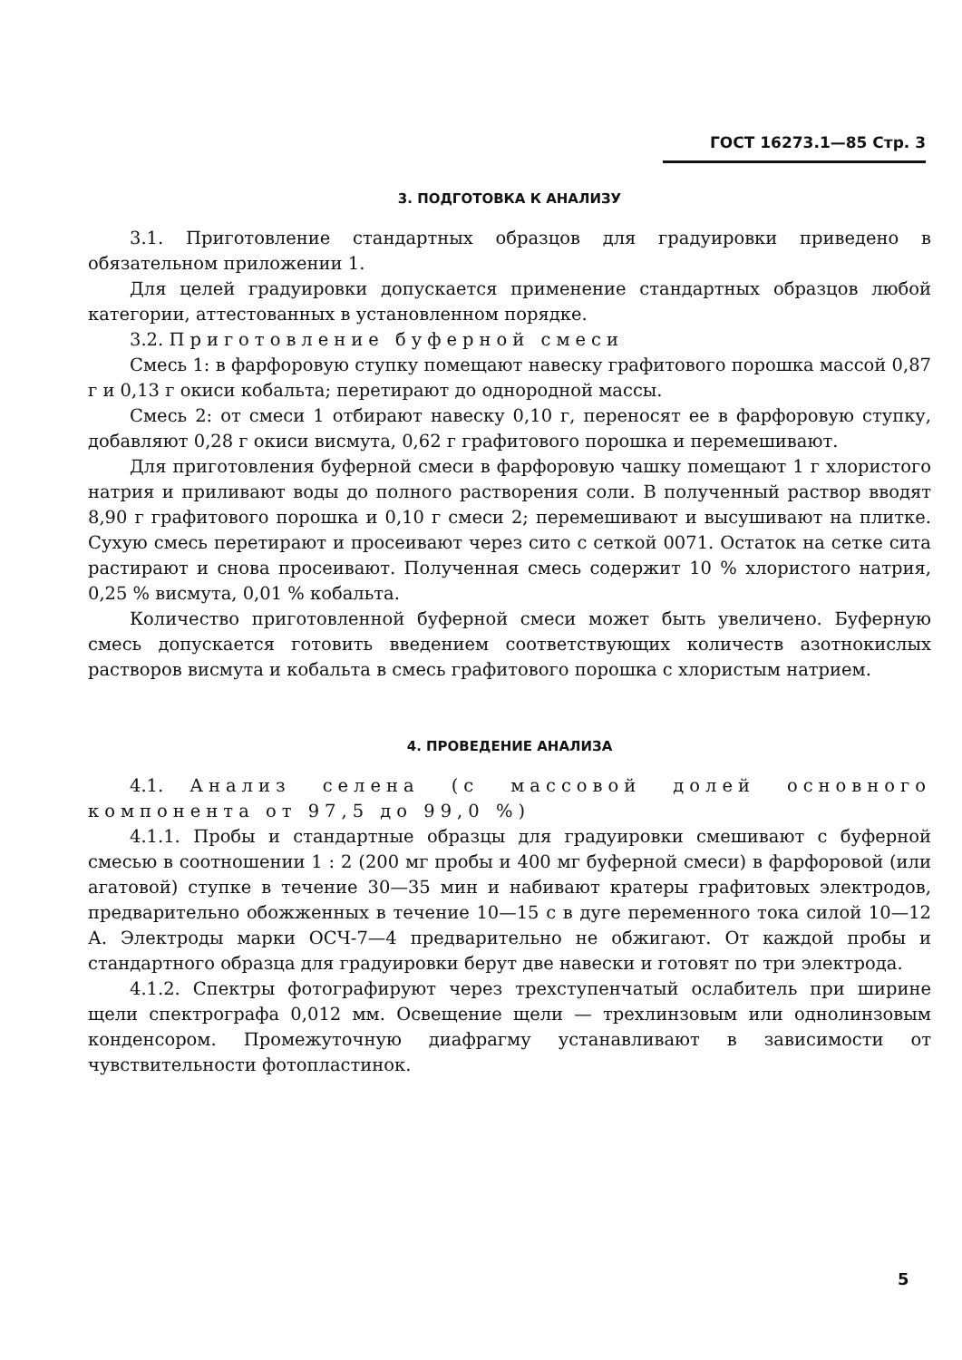ГОСТ 16273.1—85 Стр. 3
3. ПОДГОТОВКА К АНАЛИЗУ
3.1. Приготовление стандартных образцов для градуировки приведено в обязательном приложении 1.
Для целей градуировки допускается применение стандартных образцов любой категории, аттестованных в установленном порядке.
3.2. Приготовление буферной смеси
Смесь 1: в фарфоровую ступку помещают навеску графитового порошка массой 0,87 г и 0,13 г окиси кобальта; перетирают до однородной массы.
Смесь 2: от смеси 1 отбирают навеску 0,10 г, переносят ее в фарфоровую ступку, добавляют 0,28 г окиси висмута, 0,62 г графитового порошка и перемешивают.
Для приготовления буферной смеси в фарфоровую чашку помещают 1 г хлористого натрия и приливают воды до полного растворения соли. В полученный раствор вводят 8,90 г графитового порошка и 0,10 г смеси 2; перемешивают и высушивают на плитке. Сухую смесь перетирают и просеивают через сито с сеткой 0071. Остаток на сетке сита растирают и снова просеивают. Полученная смесь содержит 10 % хлористого натрия, 0,25 % висмута, 0,01 % кобальта.
Количество приготовленной буферной смеси может быть увеличено. Буферную смесь допускается готовить введением соответствующих количеств азотнокислых растворов висмута и кобальта в смесь графитового порошка с хлористым натрием.
4. ПРОВЕДЕНИЕ АНАЛИЗА
4.1. Анализ селена (с массовой долей основного компонента от 97,5 до 99,0 %)
4.1.1. Пробы и стандартные образцы для градуировки смешивают с буферной смесью в соотношении 1 : 2 (200 мг пробы и 400 мг буферной смеси) в фарфоровой (или агатовой) ступке в течение 30—35 мин и набивают кратеры графитовых электродов, предварительно обожженных в течение 10—15 с в дуге переменного тока силой 10—12 А. Электроды марки ОСЧ-7—4 предварительно не обжигают. От каждой пробы и стандартного образца для градуировки берут две навески и готовят по три электрода.
4.1.2. Спектры фотографируют через трехступенчатый ослабитель при ширине щели спектрографа 0,012 мм. Освещение щели — трехлинзовым или однолинзовым конденсором. Промежуточную диафрагму устанавливают в зависимости от чувствительности фотопластинок.
5